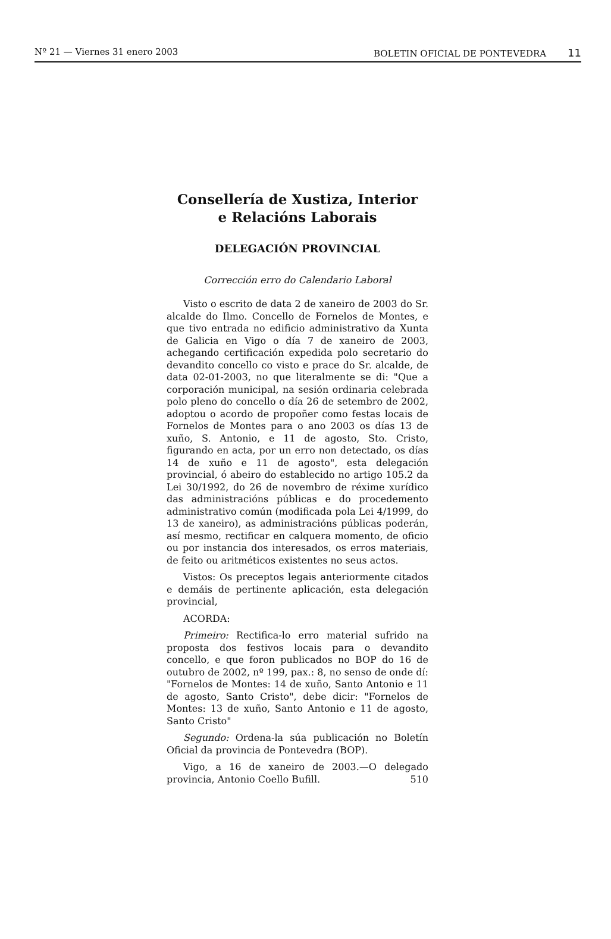Nº 21 — Viernes 31 enero 2003 BOLETIN OFICIAL DE PONTEVEDRA 11
Consellería de Xustiza, Interior
e Relacións Laborais
DELEGACIÓN PROVINCIAL
Corrección erro do Calendario Laboral
Visto o escrito de data 2 de xaneiro de 2003 do Sr. alcalde do Ilmo. Concello de Fornelos de Montes, e que tivo entrada no edificio administrativo da Xunta de Galicia en Vigo o día 7 de xaneiro de 2003, achegando certificación expedida polo secretario do devandito concello co visto e prace do Sr. alcalde, de data 02-01-2003, no que literalmente se di: "Que a corporación municipal, na sesión ordinaria celebrada polo pleno do concello o día 26 de setembro de 2002, adoptou o acordo de propoñer como festas locais de Fornelos de Montes para o ano 2003 os días 13 de xuño, S. Antonio, e 11 de agosto, Sto. Cristo, figurando en acta, por un erro non detectado, os días 14 de xuño e 11 de agosto", esta delegación provincial, ó abeiro do establecido no artigo 105.2 da Lei 30/1992, do 26 de novembro de réxime xurídico das administracións públicas e do procedemento administrativo común (modificada pola Lei 4/1999, do 13 de xaneiro), as administracións públicas poderán, así mesmo, rectificar en calquera momento, de oficio ou por instancia dos interesados, os erros materiais, de feito ou aritméticos existentes no seus actos.
Vistos: Os preceptos legais anteriormente citados e demáis de pertinente aplicación, esta delegación provincial,
ACORDA:
Primeiro: Rectifica-lo erro material sufrido na proposta dos festivos locais para o devandito concello, e que foron publicados no BOP do 16 de outubro de 2002, nº 199, pax.: 8, no senso de onde dí: "Fornelos de Montes: 14 de xuño, Santo Antonio e 11 de agosto, Santo Cristo", debe dicir: "Fornelos de Montes: 13 de xuño, Santo Antonio e 11 de agosto, Santo Cristo"
Segundo: Ordena-la súa publicación no Boletín Oficial da provincia de Pontevedra (BOP).
Vigo, a 16 de xaneiro de 2003.—O delegado provincia, Antonio Coello Bufill. 510